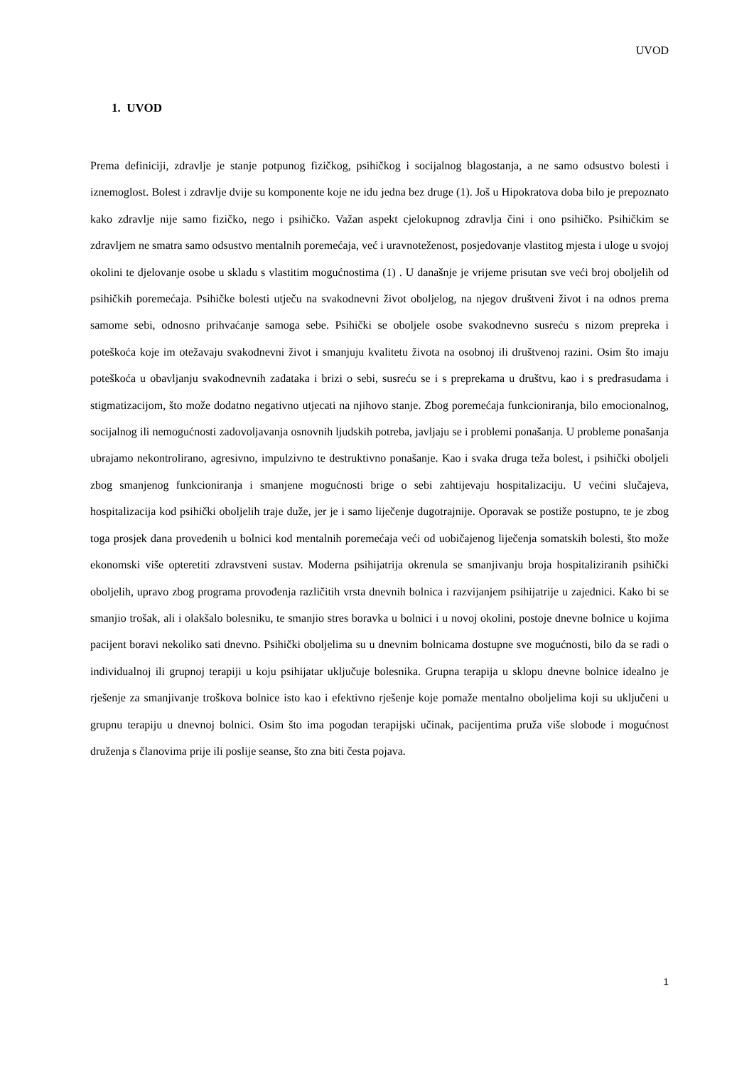UVOD
1. UVOD
Prema definiciji, zdravlje je stanje potpunog fizičkog, psihičkog i socijalnog blagostanja, a ne samo odsustvo bolesti i iznemoglost. Bolest i zdravlje dvije su komponente koje ne idu jedna bez druge (1). Još u Hipokratova doba bilo je prepoznato kako zdravlje nije samo fizičko, nego i psihičko. Važan aspekt cjelokupnog zdravlja čini i ono psihičko. Psihičkim se zdravljem ne smatra samo odsustvo mentalnih poremećaja, već i uravnoteženost, posjedovanje vlastitog mjesta i uloge u svojoj okolini te djelovanje osobe u skladu s vlastitim mogućnostima (1) . U današnje je vrijeme prisutan sve veći broj oboljelih od psihičkih poremećaja. Psihičke bolesti utječu na svakodnevni život oboljelog, na njegov društveni život i na odnos prema samome sebi, odnosno prihvaćanje samoga sebe. Psihički se oboljele osobe svakodnevno susreću s nizom prepreka i poteškoća koje im otežavaju svakodnevni život i smanjuju kvalitetu života na osobnoj ili društvenoj razini. Osim što imaju poteškoća u obavljanju svakodnevnih zadataka i brizi o sebi, susreću se i s preprekama u društvu, kao i s predrasudama i stigmatizacijom, što može dodatno negativno utjecati na njihovo stanje. Zbog poremećaja funkcioniranja, bilo emocionalnog, socijalnog ili nemogućnosti zadovoljavanja osnovnih ljudskih potreba, javljaju se i problemi ponašanja. U probleme ponašanja ubrajamo nekontrolirano, agresivno, impulzivno te destruktivno ponašanje. Kao i svaka druga teža bolest, i psihički oboljeli zbog smanjenog funkcioniranja i smanjene mogućnosti brige o sebi zahtijevaju hospitalizaciju. U većini slučajeva, hospitalizacija kod psihički oboljelih traje duže, jer je i samo liječenje dugotrajnije. Oporavak se postiže postupno, te je zbog toga prosjek dana provedenih u bolnici kod mentalnih poremećaja veći od uobičajenog liječenja somatskih bolesti, što može ekonomski više opteretiti zdravstveni sustav. Moderna psihijatrija okrenula se smanjivanju broja hospitaliziranih psihički oboljelih, upravo zbog programa provođenja različitih vrsta dnevnih bolnica i razvijanjem psihijatrije u zajednici. Kako bi se smanjio trošak, ali i olakšalo bolesniku, te smanjio stres boravka u bolnici i u novoj okolini, postoje dnevne bolnice u kojima pacijent boravi nekoliko sati dnevno. Psihički oboljelima su u dnevnim bolnicama dostupne sve mogućnosti, bilo da se radi o individualnoj ili grupnoj terapiji u koju psihijatar uključuje bolesnika. Grupna terapija u sklopu dnevne bolnice idealno je rješenje za smanjivanje troškova bolnice isto kao i efektivno rješenje koje pomaže mentalno oboljelima koji su uključeni u grupnu terapiju u dnevnoj bolnici. Osim što ima pogodan terapijski učinak, pacijentima pruža više slobode i mogućnost druženja s članovima prije ili poslije seanse, što zna biti česta pojava.
1